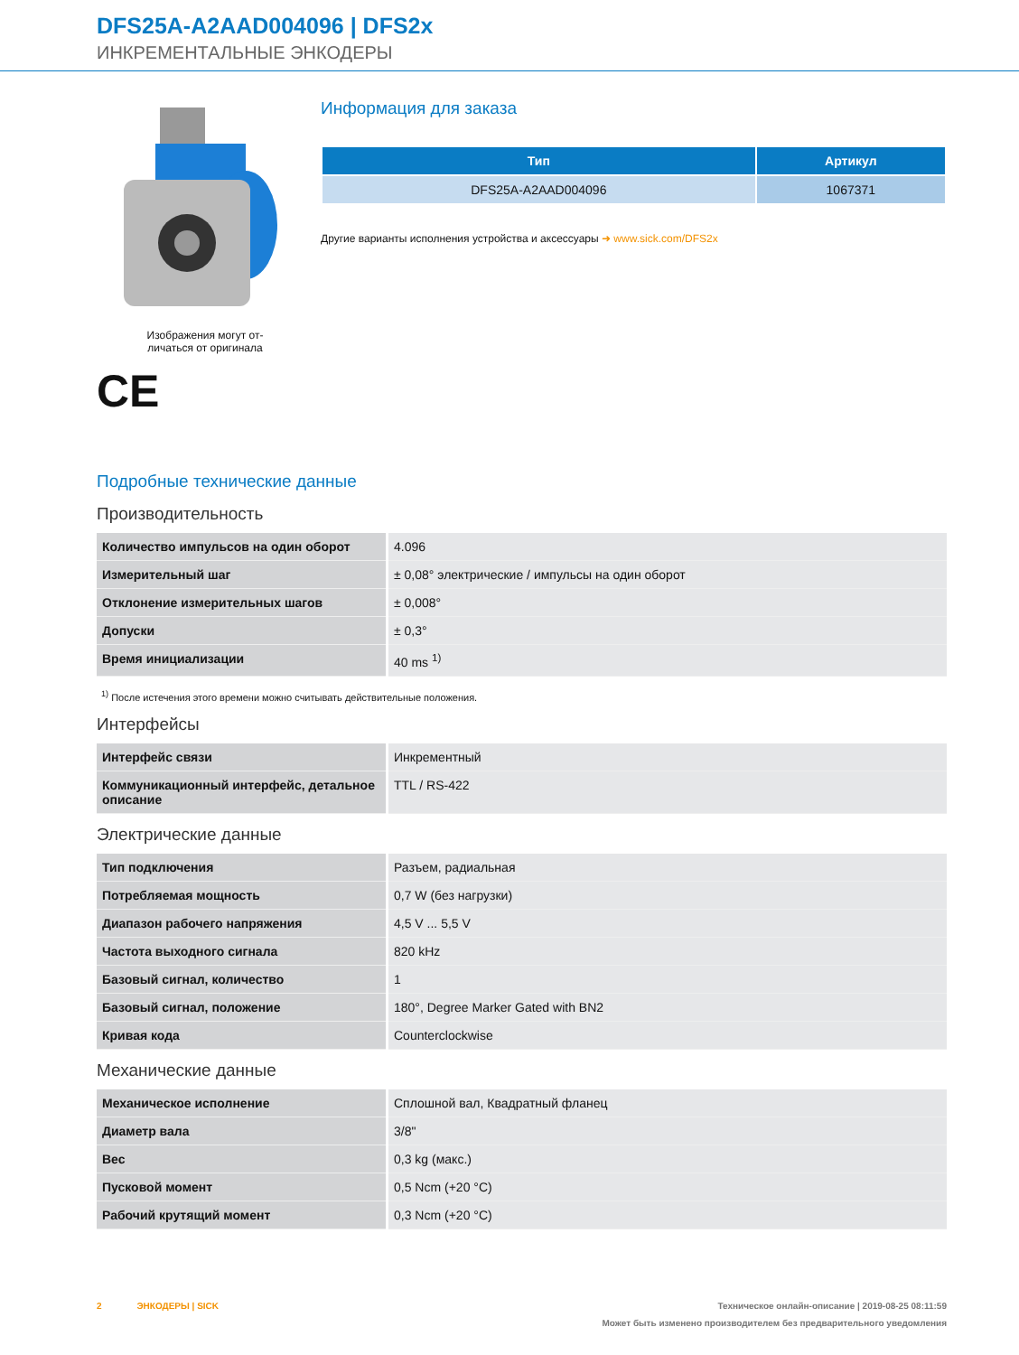DFS25A-A2AAD004096 | DFS2x
ИНКРЕМЕНТАЛЬНЫЕ ЭНКОДЕРЫ
Изображения могут от-
личаться от оригинала
CE
Информация для заказа
| Тип | Артикул |
| --- | --- |
| DFS25A-A2AAD004096 | 1067371 |
Другие варианты исполнения устройства и аксессуары ➜ www.sick.com/DFS2x
Подробные технические данные
Производительность
| Количество импульсов на один оборот | 4.096 |
| Измерительный шаг | ± 0,08° электрические / импульсы на один оборот |
| Отклонение измерительных шагов | ± 0,008° |
| Допуски | ± 0,3° |
| Время инициализации | 40 ms <sup>1)</sup> |
<sup>1)</sup> После истечения этого времени можно считывать действительные положения.
Интерфейсы
| Интерфейс связи | Инкрементный |
| Коммуникационный интерфейс, деталь­ное описание | TTL / RS-422 |
Электрические данные
| Тип подключения | Разъем, радиальная |
| Потребляемая мощность | 0,7 W (без нагрузки) |
| Диапазон рабочего напряжения | 4,5 V ... 5,5 V |
| Частота выходного сигнала | 820 kHz |
| Базовый сигнал, количество | 1 |
| Базовый сигнал, положение | 180°, Degree Marker Gated with BN2 |
| Кривая кода | Counterclockwise |
Механические данные
| Механическое исполнение | Сплошной вал, Квадратный фланец |
| Диаметр вала | 3/8" |
| Вес | 0,3 kg (макс.) |
| Пусковой момент | 0,5 Ncm (+20 °C) |
| Рабочий крутящий момент | 0,3 Ncm (+20 °C) |
2 ЭНКОДЕРЫ | SICK Техническое онлайн-описание | 2019-08-25 08:11:59
Может быть изменено производителем без предварительного уведомления